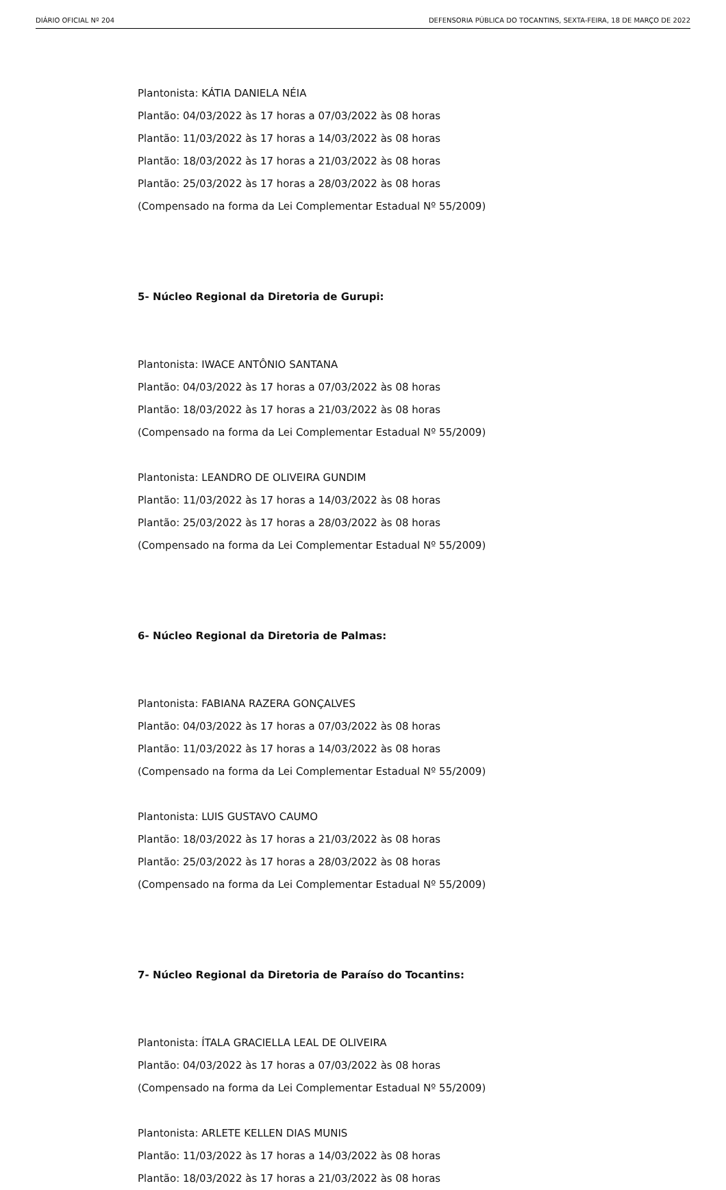DIÁRIO OFICIAL Nº 204 DEFENSORIA PÚBLICA DO TOCANTINS, SEXTA-FEIRA, 18 DE MARÇO DE 2022
Plantonista: KÁTIA DANIELA NÉIA
Plantão: 04/03/2022 às 17 horas a 07/03/2022 às 08 horas
Plantão: 11/03/2022 às 17 horas a 14/03/2022 às 08 horas
Plantão: 18/03/2022 às 17 horas a 21/03/2022 às 08 horas
Plantão: 25/03/2022 às 17 horas a 28/03/2022 às 08 horas
(Compensado na forma da Lei Complementar Estadual Nº 55/2009)
5- Núcleo Regional da Diretoria de Gurupi:
Plantonista: IWACE ANTÔNIO SANTANA
Plantão: 04/03/2022 às 17 horas a 07/03/2022 às 08 horas
Plantão: 18/03/2022 às 17 horas a 21/03/2022 às 08 horas
(Compensado na forma da Lei Complementar Estadual Nº 55/2009)
Plantonista: LEANDRO DE OLIVEIRA GUNDIM
Plantão: 11/03/2022 às 17 horas a 14/03/2022 às 08 horas
Plantão: 25/03/2022 às 17 horas a 28/03/2022 às 08 horas
(Compensado na forma da Lei Complementar Estadual Nº 55/2009)
6- Núcleo Regional da Diretoria de Palmas:
Plantonista: FABIANA RAZERA GONÇALVES
Plantão: 04/03/2022 às 17 horas a 07/03/2022 às 08 horas
Plantão: 11/03/2022 às 17 horas a 14/03/2022 às 08 horas
(Compensado na forma da Lei Complementar Estadual Nº 55/2009)
Plantonista: LUIS GUSTAVO CAUMO
Plantão: 18/03/2022 às 17 horas a 21/03/2022 às 08 horas
Plantão: 25/03/2022 às 17 horas a 28/03/2022 às 08 horas
(Compensado na forma da Lei Complementar Estadual Nº 55/2009)
7- Núcleo Regional da Diretoria de Paraíso do Tocantins:
Plantonista: ÍTALA GRACIELLA LEAL DE OLIVEIRA
Plantão: 04/03/2022 às 17 horas a 07/03/2022 às 08 horas
(Compensado na forma da Lei Complementar Estadual Nº 55/2009)
Plantonista: ARLETE KELLEN DIAS MUNIS
Plantão: 11/03/2022 às 17 horas a 14/03/2022 às 08 horas
Plantão: 18/03/2022 às 17 horas a 21/03/2022 às 08 horas